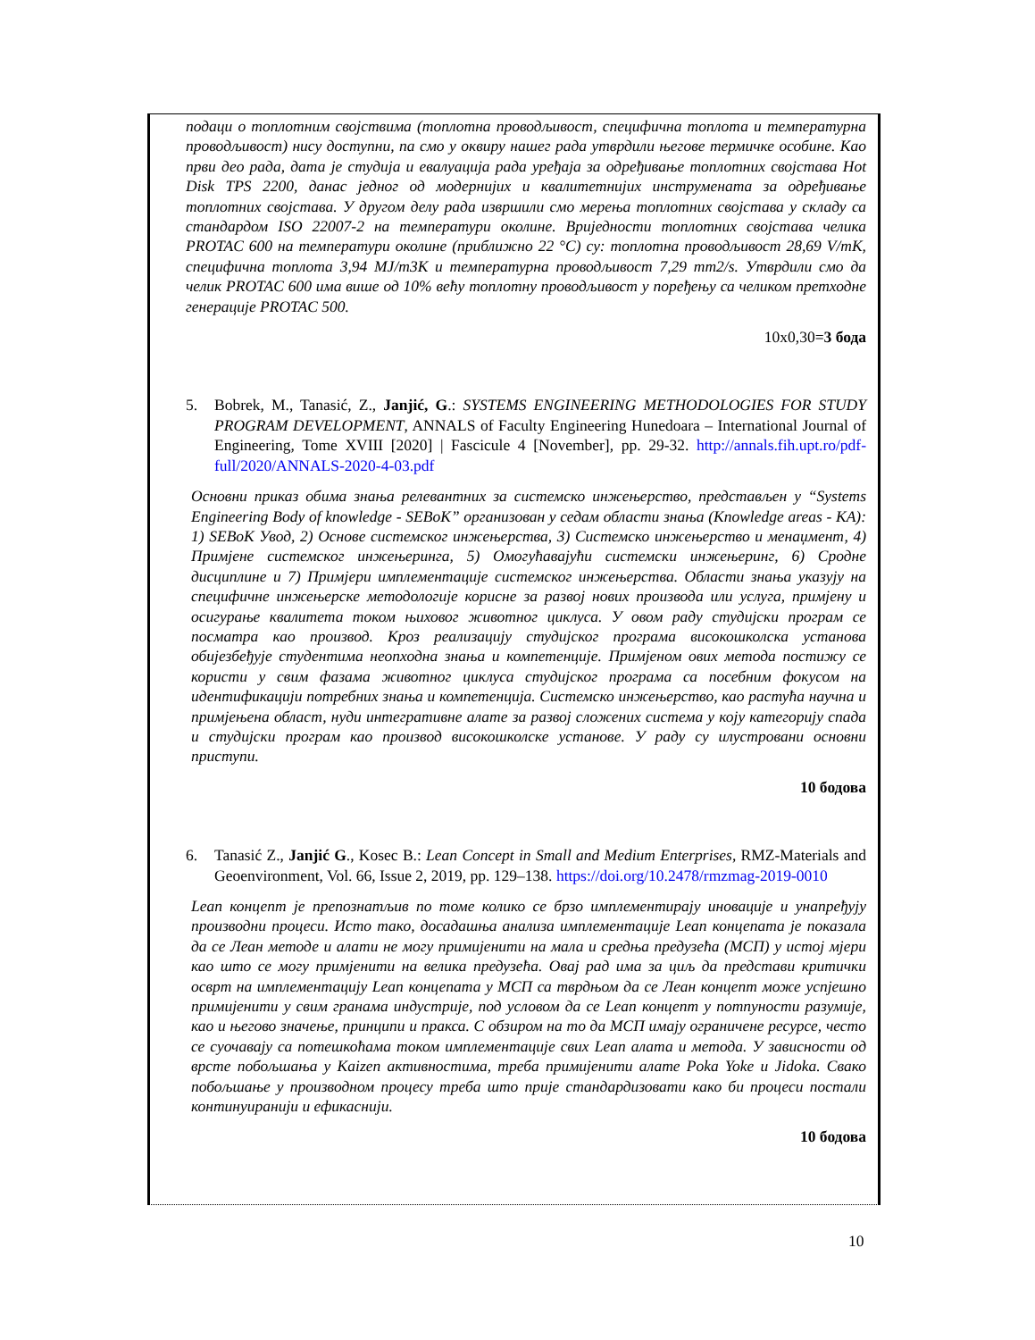подаци о топлотним својствима (топлотна проводљивост, специфична топлота и температурна проводљивост) нису доступни, па смо у оквиру нашег рада утврдили његове термичке особине. Као први део рада, дата је студија и евалуација рада уређаја за одређивање топлотних својстава Hot Disk TPS 2200, данас једног од модернијих и квалитетнијих инструмената за одређивање топлотних својстава. У другом делу рада извршили смо мерења топлотних својстава у складу са стандардом ISO 22007-2 на температури околине. Вриједности топлотних својстава челика PROTAC 600 на температури околине (приближно 22 °C) су: топлотна проводљивост 28,69 V/mK, специфична топлота 3,94 MJ/m3K и температурна проводљивост 7,29 mm2/s. Утврдили смо да челик PROTAC 600 има више од 10% већу топлотну проводљивост у поређењу са челиком претходне генерације PROTAC 500.
10x0,30=3 бода
5. Bobrek, M., Tanasić, Z., Janjić, G.: SYSTEMS ENGINEERING METHODOLOGIES FOR STUDY PROGRAM DEVELOPMENT, ANNALS of Faculty Engineering Hunedoara – International Journal of Engineering, Tome XVIII [2020] | Fascicule 4 [November], pp. 29-32. http://annals.fih.upt.ro/pdf-full/2020/ANNALS-2020-4-03.pdf
Основни приказ обима знања релевантних за системско инжењерство, представљен у “Systems Engineering Body of knowledge - SEBoK” организован у седам области знања (Knowledge areas - KA): 1) SEBoK Увод, 2) Основе системског инжењерства, 3) Системско инжењерство и менаџмент, 4) Примјене системског инжењеринга, 5) Омогућавајући системски инжењеринг, 6) Сродне дисциплине и 7) Примјери имплементације системског инжењерства. Области знања указују на специфичне инжењерске методологије корисне за развој нових производа или услуга, примјену и осигурање квалитета током њиховог животног циклуса. У овом раду студијски програм се посматра као производ. Кроз реализацију студијског програма високошколска установа обијезбеђује студентима неопходна знања и компетенције. Примјеном ових метода постижу се користи у свим фазама животног циклуса студијског програма са посебним фокусом на идентификацији потребних знања и компетенција. Системско инжењерство, као растућа научна и примјењена област, нуди интегративне алате за развој сложених система у коју категорију спада и студијски програм као производ високошколске установе. У раду су илустровани основни приступи.
10 бодова
6. Tanasić Z., Janjić G., Kosec B.: Lean Concept in Small and Medium Enterprises, RMZ-Materials and Geoenvironment, Vol. 66, Issue 2, 2019, pp. 129–138. https://doi.org/10.2478/rmzmag-2019-0010
Lean концепт је препознатљив по томе колико се брзо имплементирају иновације и унапређују производни процеси. Исто тако, досадашња анализа имплементације Lean концепата је показала да се Леан методе и алати не могу примијенити на мала и средња предузећа (МСП) у истој мјери као што се могу примјенити на велика предузећа. Овај рад има за циљ да представи критички осврт на имплементацију Lean концепата у МСП са тврдњом да се Леан концепт може успјешно примијенити у свим гранама индустрије, под условом да се Lean концепт у потпуности разумије, као и његово значење, принципи и пракса. С обзиром на то да МСП имају ограничене ресурсе, често се суочавају са потешкоћама током имплементације свих Lean алата и метода. У зависности од врсте побољшања у Kaizen активностима, треба примијенити алате Poka Yoke и Jidoka. Свако побољшање у производном процесу треба што прије стандардизовати како би процеси постали континуиранији и ефикаснији.
10 бодова
10